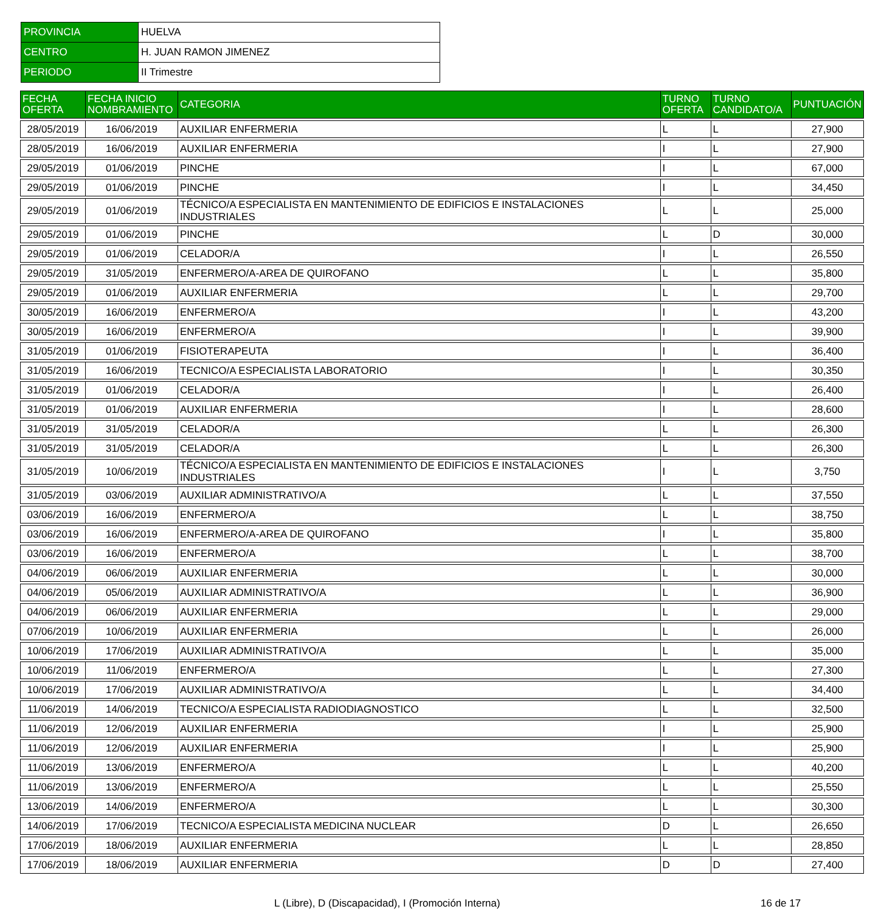| PROVINCIA | HUELVA |
| CENTRO | H. JUAN RAMON JIMENEZ |
| PERIODO | II Trimestre |
| FECHA OFERTA | FECHA INICIO NOMBRAMIENTO | CATEGORIA | TURNO OFERTA | TURNO CANDIDATO/A | PUNTUACIÓN |
| --- | --- | --- | --- | --- | --- |
| 28/05/2019 | 16/06/2019 | AUXILIAR ENFERMERIA | L | L | 27,900 |
| 28/05/2019 | 16/06/2019 | AUXILIAR ENFERMERIA | I | L | 27,900 |
| 29/05/2019 | 01/06/2019 | PINCHE | I | L | 67,000 |
| 29/05/2019 | 01/06/2019 | PINCHE | I | L | 34,450 |
| 29/05/2019 | 01/06/2019 | TÉCNICO/A ESPECIALISTA EN MANTENIMIENTO DE EDIFICIOS E INSTALACIONES INDUSTRIALES | L | L | 25,000 |
| 29/05/2019 | 01/06/2019 | PINCHE | L | D | 30,000 |
| 29/05/2019 | 01/06/2019 | CELADOR/A | I | L | 26,550 |
| 29/05/2019 | 31/05/2019 | ENFERMERO/A-AREA DE QUIROFANO | L | L | 35,800 |
| 29/05/2019 | 01/06/2019 | AUXILIAR ENFERMERIA | L | L | 29,700 |
| 30/05/2019 | 16/06/2019 | ENFERMERO/A | I | L | 43,200 |
| 30/05/2019 | 16/06/2019 | ENFERMERO/A | I | L | 39,900 |
| 31/05/2019 | 01/06/2019 | FISIOTERAPEUTA | I | L | 36,400 |
| 31/05/2019 | 16/06/2019 | TECNICO/A ESPECIALISTA LABORATORIO | I | L | 30,350 |
| 31/05/2019 | 01/06/2019 | CELADOR/A | I | L | 26,400 |
| 31/05/2019 | 01/06/2019 | AUXILIAR ENFERMERIA | I | L | 28,600 |
| 31/05/2019 | 31/05/2019 | CELADOR/A | L | L | 26,300 |
| 31/05/2019 | 31/05/2019 | CELADOR/A | L | L | 26,300 |
| 31/05/2019 | 10/06/2019 | TÉCNICO/A ESPECIALISTA EN MANTENIMIENTO DE EDIFICIOS E INSTALACIONES INDUSTRIALES | I | L | 3,750 |
| 31/05/2019 | 03/06/2019 | AUXILIAR ADMINISTRATIVO/A | L | L | 37,550 |
| 03/06/2019 | 16/06/2019 | ENFERMERO/A | L | L | 38,750 |
| 03/06/2019 | 16/06/2019 | ENFERMERO/A-AREA DE QUIROFANO | I | L | 35,800 |
| 03/06/2019 | 16/06/2019 | ENFERMERO/A | L | L | 38,700 |
| 04/06/2019 | 06/06/2019 | AUXILIAR ENFERMERIA | L | L | 30,000 |
| 04/06/2019 | 05/06/2019 | AUXILIAR ADMINISTRATIVO/A | L | L | 36,900 |
| 04/06/2019 | 06/06/2019 | AUXILIAR ENFERMERIA | L | L | 29,000 |
| 07/06/2019 | 10/06/2019 | AUXILIAR ENFERMERIA | L | L | 26,000 |
| 10/06/2019 | 17/06/2019 | AUXILIAR ADMINISTRATIVO/A | L | L | 35,000 |
| 10/06/2019 | 11/06/2019 | ENFERMERO/A | L | L | 27,300 |
| 10/06/2019 | 17/06/2019 | AUXILIAR ADMINISTRATIVO/A | L | L | 34,400 |
| 11/06/2019 | 14/06/2019 | TECNICO/A ESPECIALISTA RADIODIAGNOSTICO | L | L | 32,500 |
| 11/06/2019 | 12/06/2019 | AUXILIAR ENFERMERIA | I | L | 25,900 |
| 11/06/2019 | 12/06/2019 | AUXILIAR ENFERMERIA | I | L | 25,900 |
| 11/06/2019 | 13/06/2019 | ENFERMERO/A | L | L | 40,200 |
| 11/06/2019 | 13/06/2019 | ENFERMERO/A | L | L | 25,550 |
| 13/06/2019 | 14/06/2019 | ENFERMERO/A | L | L | 30,300 |
| 14/06/2019 | 17/06/2019 | TECNICO/A ESPECIALISTA MEDICINA NUCLEAR | D | L | 26,650 |
| 17/06/2019 | 18/06/2019 | AUXILIAR ENFERMERIA | L | L | 28,850 |
| 17/06/2019 | 18/06/2019 | AUXILIAR ENFERMERIA | D | D | 27,400 |
L (Libre), D (Discapacidad), I (Promoción Interna) 16 de 17